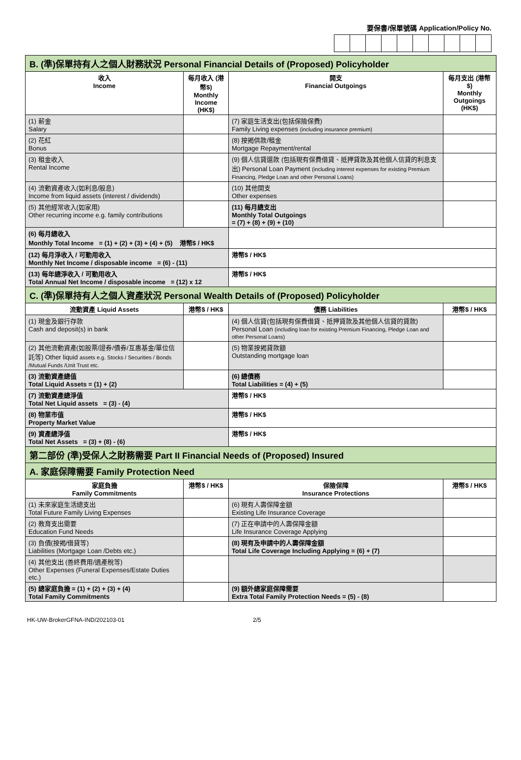要保書/保單號碼 Application/Policy No.
| B. (準)保單持有人之個人財務狀況 Personal Financial Details of (Proposed) Policyholder | | | |
| 收入 Income | 每月收入 (港幣$) Monthly Income (HK$) | 開支 Financial Outgoings | 每月支出 (港幣$) Monthly Outgoings (HK$) |
| (1) 薪金 Salary | | (7) 家庭生活支出(包括保險保費) Family Living expenses (including insurance premium) | |
| (2) 花紅 Bonus | | (8) 按揭供款/租金 Mortgage Repayment/rental | |
| (3) 租金收入 Rental Income | | (9) 個人信貸還款 (包括現有保費借貸、抵押貸款及其他個人信貸的利息支出) Personal Loan Payment (including interest expenses for existing Premium Financing, Pledge Loan and other Personal Loans) | |
| (4) 流動資產收入(如利息/股息) Income from liquid assets (interest / dividends) | | (10) 其他開支 Other expenses | |
| (5) 其他經常收入(如家用) Other recurring income e.g. family contributions | | (11) 每月總支出 Monthly Total Outgoings = (7) + (8) + (9) + (10) | |
| (6) 每月總收入 Monthly Total Income = (1) + (2) + (3) + (4) + (5) 港幣$ / HK$ | | | |
| (12) 每月淨收入 / 可動用收入 Monthly Net Income / disposable income = (6) - (11) | | 港幣$ / HK$ | |
| (13) 每年總淨收入 / 可動用收入 Total Annual Net Income / disposable income = (12) x 12 | | 港幣$ / HK$ | |
| C. (準)保單持有人之個人資產狀況 Personal Wealth Details of (Proposed) Policyholder | | | |
| 流動資產 Liquid Assets | 港幣$ / HK$ | 債務 Liabilities | 港幣$ / HK$ |
| (1) 現金及銀行存款 Cash and deposit(s) in bank | | (4) 個人信貸(包括現有保費借貸、抵押貸款及其他個人信貸的貸款) Personal Loan (including loan for existing Premium Financing, Pledge Loan and other Personal Loans) | |
| (2) 其他流動資產(如股票/證券/債券/互惠基金/單位信託等) Other liquid assets e.g. Stocks / Securities / Bonds /Mutual Funds /Unit Trust etc. | | (5) 物業按揭貸款額 Outstanding mortgage loan | |
| (3) 流動資產總值 Total Liquid Assets = (1) + (2) | | (6) 總債務 Total Liabilities = (4) + (5) | |
| (7) 流動資產總淨值 Total Net Liquid assets = (3) - (4) | | 港幣$ / HK$ | |
| (8) 物業市值 Property Market Value | | 港幣$ / HK$ | |
| (9) 資產總淨值 Total Net Assets = (3) + (8) - (6) | | 港幣$ / HK$ | |
| 第二部份 (準)受保人之財務需要 Part II Financial Needs of (Proposed) Insured | | | |
| A. 家庭保障需要 Family Protection Need | | | |
| 家庭負擔 Family Commitments | 港幣$ / HK$ | 保險保障 Insurance Protections | 港幣$ / HK$ |
| (1) 未來家庭生活總支出 Total Future Family Living Expenses | | (6) 現有人壽保障金額 Existing Life Insurance Coverage | |
| (2) 教育支出需要 Education Fund Needs | | (7) 正在申請中的人壽保障金額 Life Insurance Coverage Applying | |
| (3) 負債(按揭/借貸等) Liabilities (Mortgage Loan /Debts etc.) | | (8) 現有及申請中的人壽保障金額 Total Life Coverage Including Applying = (6) + (7) | |
| (4) 其他支出 (善終費用/遺產稅等) Other Expenses (Funeral Expenses/Estate Duties etc.) | | | |
| (5) 總家庭負擔 = (1) + (2) + (3) + (4) Total Family Commitments | | (9) 額外總家庭保障需要 Extra Total Family Protection Needs = (5) - (8) | |
HK-UW-BrokerGFNA-IND/202103-01 2/5